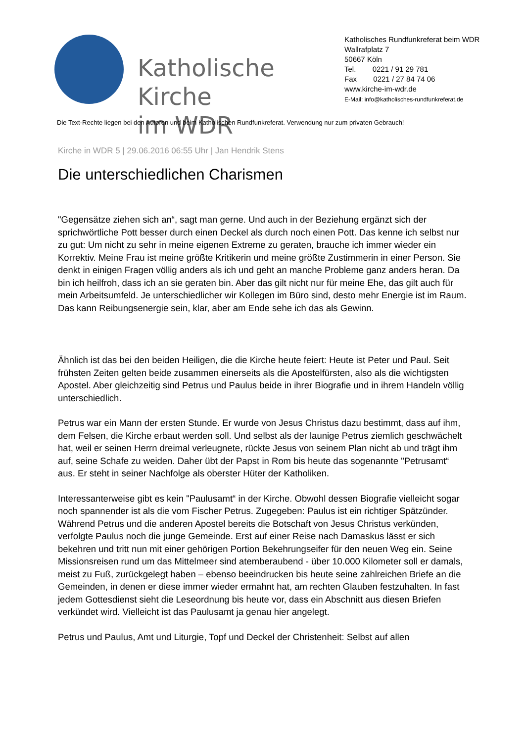Katholische Kirche
im WDR
Katholisches Rundfunkreferat beim WDR
Wallrafplatz 7
50667 Köln
Tel. 0221 / 91 29 781
Fax 0221 / 27 84 74 06
www.kirche-im-wdr.de
E-Mail: info@katholisches-rundfunkreferat.de
Die Text-Rechte liegen bei den Autoren und beim Katholischen Rundfunkreferat. Verwendung nur zum privaten Gebrauch!
Kirche in WDR 5 | 29.06.2016 06:55 Uhr | Jan Hendrik Stens
Die unterschiedlichen Charismen
"Gegensätze ziehen sich an“, sagt man gerne. Und auch in der Beziehung ergänzt sich der sprichwörtliche Pott besser durch einen Deckel als durch noch einen Pott. Das kenne ich selbst nur zu gut: Um nicht zu sehr in meine eigenen Extreme zu geraten, brauche ich immer wieder ein Korrektiv. Meine Frau ist meine größte Kritikerin und meine größte Zustimmerin in einer Person. Sie denkt in einigen Fragen völlig anders als ich und geht an manche Probleme ganz anders heran. Da bin ich heilfroh, dass ich an sie geraten bin. Aber das gilt nicht nur für meine Ehe, das gilt auch für mein Arbeitsumfeld. Je unterschiedlicher wir Kollegen im Büro sind, desto mehr Energie ist im Raum. Das kann Reibungsenergie sein, klar, aber am Ende sehe ich das als Gewinn.
Ähnlich ist das bei den beiden Heiligen, die die Kirche heute feiert: Heute ist Peter und Paul. Seit frühsten Zeiten gelten beide zusammen einerseits als die Apostelfürsten, also als die wichtigsten Apostel. Aber gleichzeitig sind Petrus und Paulus beide in ihrer Biografie und in ihrem Handeln völlig unterschiedlich.
Petrus war ein Mann der ersten Stunde. Er wurde von Jesus Christus dazu bestimmt, dass auf ihm, dem Felsen, die Kirche erbaut werden soll. Und selbst als der launige Petrus ziemlich geschwächelt hat, weil er seinen Herrn dreimal verleugnete, rückte Jesus von seinem Plan nicht ab und trägt ihm auf, seine Schafe zu weiden. Daher übt der Papst in Rom bis heute das sogenannte "Petrusamt“ aus. Er steht in seiner Nachfolge als oberster Hüter der Katholiken.
Interessanterweise gibt es kein "Paulusamt“ in der Kirche. Obwohl dessen Biografie vielleicht sogar noch spannender ist als die vom Fischer Petrus. Zugegeben: Paulus ist ein richtiger Spätzünder. Während Petrus und die anderen Apostel bereits die Botschaft von Jesus Christus verkünden, verfolgte Paulus noch die junge Gemeinde. Erst auf einer Reise nach Damaskus lässt er sich bekehren und tritt nun mit einer gehörigen Portion Bekehrungseifer für den neuen Weg ein. Seine Missionsreisen rund um das Mittelmeer sind atemberaubend - über 10.000 Kilometer soll er damals, meist zu Fuß, zurückgelegt haben – ebenso beeindrucken bis heute seine zahlreichen Briefe an die Gemeinden, in denen er diese immer wieder ermahnt hat, am rechten Glauben festzuhalten. In fast jedem Gottesdienst sieht die Leseordnung bis heute vor, dass ein Abschnitt aus diesen Briefen verkündet wird. Vielleicht ist das Paulusamt ja genau hier angelegt.
Petrus und Paulus, Amt und Liturgie, Topf und Deckel der Christenheit: Selbst auf allen